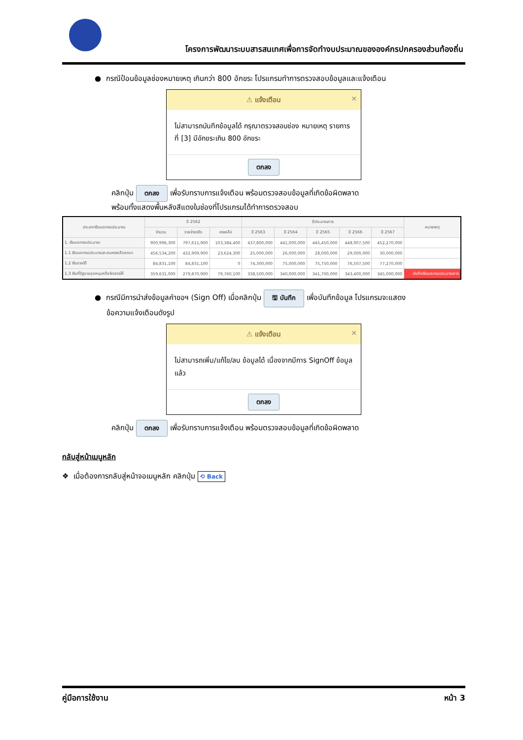โครงการพัฒนาระบบสารสนเทศเพื่อการจัดทำงบประมาณขององค์กรปกครองส่วนท้องถิ่น
● กรณีป้อนข้อมูลช่องหมายเหตุ เกินกว่า 800 อักขระ โปรแกรมทำการตรวจสอบข้อมูลและแจ้งเตือน
⚠ แจ้งเตือน ✕
ไม่สามารถบันทึกข้อมูลได้ กรุณาตรวจสอบช่อง หมายเหตุ รายการที่ [3] มีอักขระเกิน 800 อักขระ
ตกลง
คลิกปุ่ม ตกลง เพื่อรับทราบการแจ้งเตือน พร้อมตรวจสอบข้อมูลที่เกิดข้อผิดพลาด
พร้อมทั้งแสดงพื้นหลังสีแดงในช่องที่โปรแกรมได้ทำการตรวจสอบ
| ประเภทเงินนอกงบประมาณ | ปี 2562 | | | ปีประมาณการ | | | | | หมายเหตุ |
| --- | --- | --- | --- | --- | --- | --- | --- | --- | --- |
| | จำนวน | รายจ่ายจริง | คงเหลือ | ปี 2563 | ปี 2564 | ปี 2565 | ปี 2566 | ปี 2567 | |
| 1. เงินนอกงบประมาณ | 900,996,300 | 797,611,900 | 103,384,400 | 437,800,000 | 441,000,000 | 445,450,000 | 448,907,500 | 452,270,000 | |
| 1.1 เงินนอกงบประมาณสะสมคงเหลือยกมา | 456,534,200 | 432,909,900 | 23,624,300 | 25,000,000 | 26,000,000 | 28,000,000 | 29,000,000 | 30,000,000 | |
| 1.2 เงินรายได้ | 84,831,100 | 84,831,100 | 0 | 74,300,000 | 75,000,000 | 75,750,000 | 76,507,500 | 77,270,000 | |
| 1.3 เงินที่รัฐบาลอุดหนุนหรือจัดสรรให้ | 359,631,000 | 279,870,900 | 79,760,100 | 338,500,000 | 340,000,000 | 341,700,000 | 343,400,000 | 345,000,000 | บันทึกเงินนอกงบประมาณการ |
● กรณีมีการนำส่งข้อมูลคำขอฯ (Sign Off) เมื่อคลิกปุ่ม 🖫 บันทึก เพื่อบันทึกข้อมูล โปรแกรมจะแสดง
ข้อความแจ้งเตือนดังรูป
⚠ แจ้งเตือน ✕
ไม่สามารถเพิ่ม/แก้ไข/ลบ ข้อมูลได้ เนื่องจากมีการ SignOff ข้อมูลแล้ว
ตกลง
คลิกปุ่ม ตกลง เพื่อรับทราบการแจ้งเตือน พร้อมตรวจสอบข้อมูลที่เกิดข้อผิดพลาด
กลับสู่หน้าเมนูหลัก
❖ เมื่อต้องการกลับสู่หน้าจอเมนูหลัก คลิกปุ่ม ⟲ Back
คู่มือการใช้งาน หน้า 3